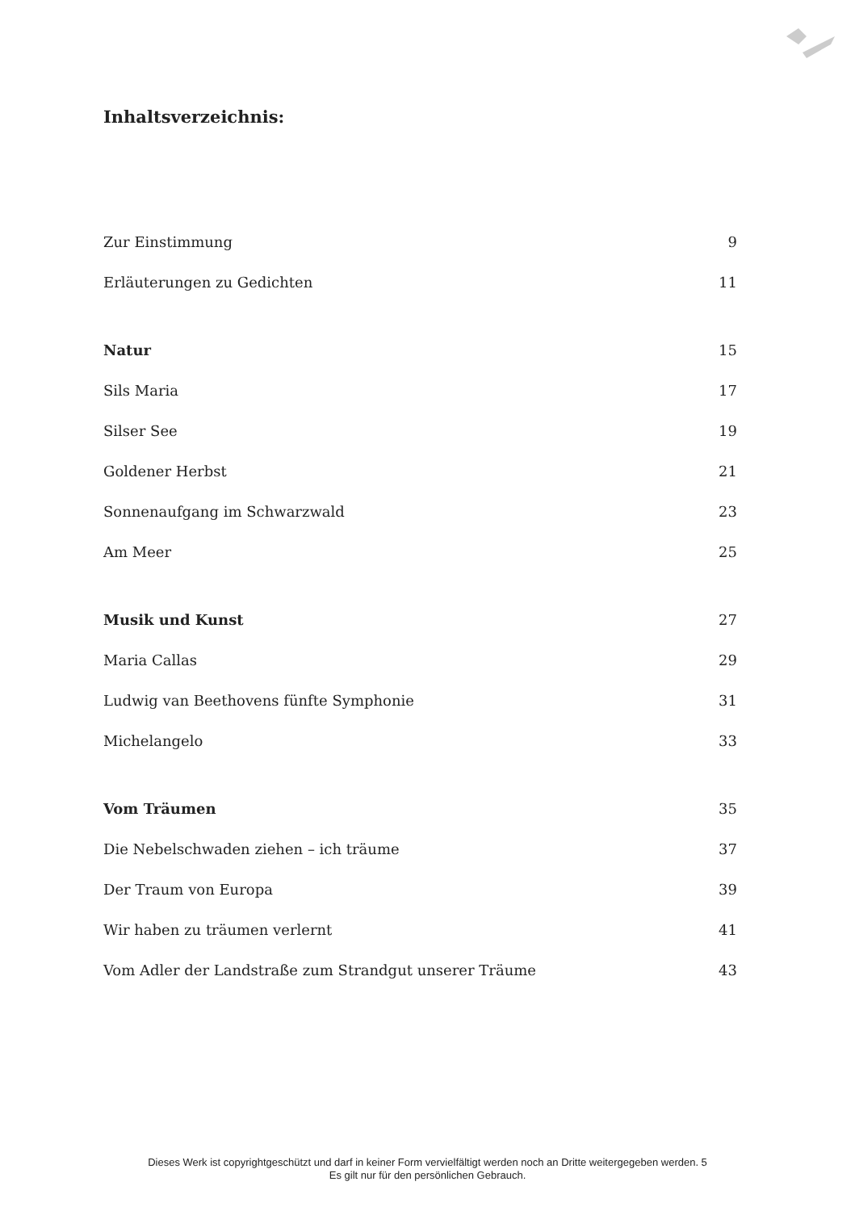Inhaltsverzeichnis:
Zur Einstimmung 9
Erläuterungen zu Gedichten 11
Natur 15
Sils Maria 17
Silser See 19
Goldener Herbst 21
Sonnenaufgang im Schwarzwald 23
Am Meer 25
Musik und Kunst 27
Maria Callas 29
Ludwig van Beethovens fünfte Symphonie 31
Michelangelo 33
Vom Träumen 35
Die Nebelschwaden ziehen – ich träume 37
Der Traum von Europa 39
Wir haben zu träumen verlernt 41
Vom Adler der Landstraße zum Strandgut unserer Träume 43
Dieses Werk ist copyrightgeschützt und darf in keiner Form vervielfältigt werden noch an Dritte weitergegeben werden. 5
Es gilt nur für den persönlichen Gebrauch.